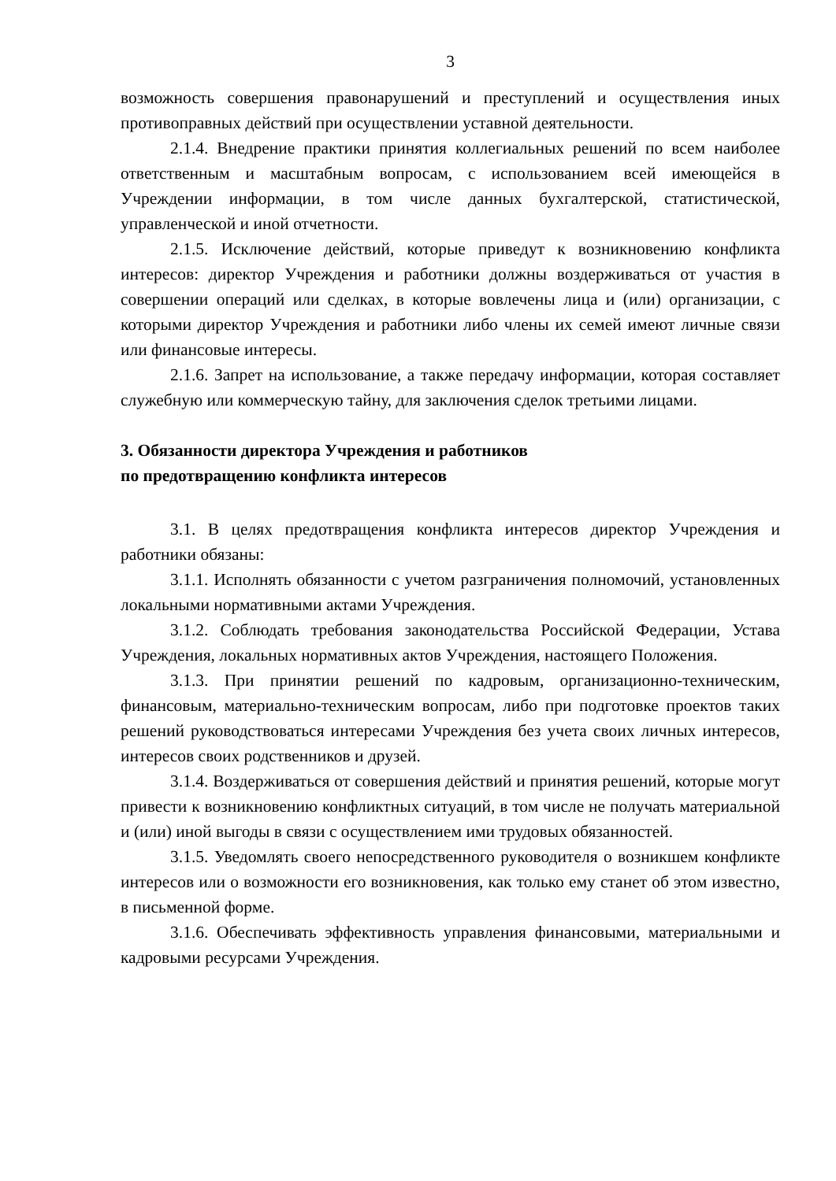3
возможность совершения правонарушений и преступлений и осуществления иных противоправных действий при осуществлении уставной деятельности.
2.1.4. Внедрение практики принятия коллегиальных решений по всем наиболее ответственным и масштабным вопросам, с использованием всей имеющейся в Учреждении информации, в том числе данных бухгалтерской, статистической, управленческой и иной отчетности.
2.1.5. Исключение действий, которые приведут к возникновению конфликта интересов: директор Учреждения и работники должны воздерживаться от участия в совершении операций или сделках, в которые вовлечены лица и (или) организации, с которыми директор Учреждения и работники либо члены их семей имеют личные связи или финансовые интересы.
2.1.6. Запрет на использование, а также передачу информации, которая составляет служебную или коммерческую тайну, для заключения сделок третьими лицами.
3. Обязанности директора Учреждения и работников
по предотвращению конфликта интересов
3.1. В целях предотвращения конфликта интересов директор Учреждения и работники обязаны:
3.1.1. Исполнять обязанности с учетом разграничения полномочий, установленных локальными нормативными актами Учреждения.
3.1.2. Соблюдать требования законодательства Российской Федерации, Устава Учреждения, локальных нормативных актов Учреждения, настоящего Положения.
3.1.3. При принятии решений по кадровым, организационно-техническим, финансовым, материально-техническим вопросам, либо при подготовке проектов таких решений руководствоваться интересами Учреждения без учета своих личных интересов, интересов своих родственников и друзей.
3.1.4. Воздерживаться от совершения действий и принятия решений, которые могут привести к возникновению конфликтных ситуаций, в том числе не получать материальной и (или) иной выгоды в связи с осуществлением ими трудовых обязанностей.
3.1.5. Уведомлять своего непосредственного руководителя о возникшем конфликте интересов или о возможности его возникновения, как только ему станет об этом известно, в письменной форме.
3.1.6. Обеспечивать эффективность управления финансовыми, материальными и кадровыми ресурсами Учреждения.